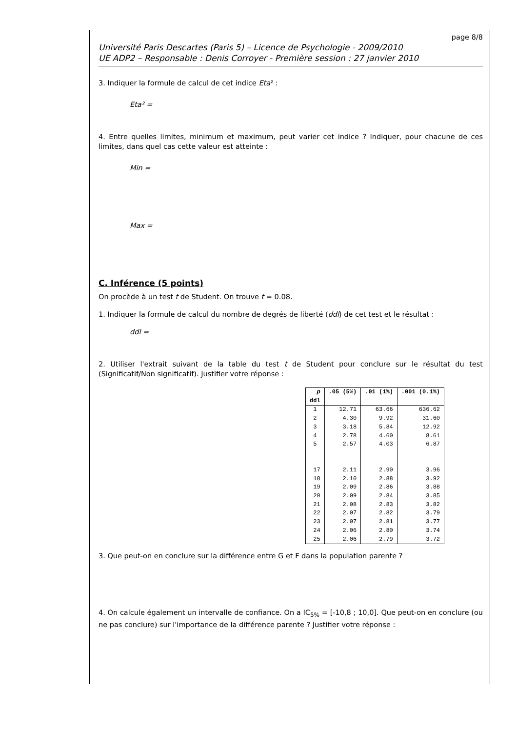page 8/8
Université Paris Descartes (Paris 5) – Licence de Psychologie - 2009/2010
UE ADP2 – Responsable : Denis Corroyer - Première session : 27 janvier 2010
3. Indiquer la formule de calcul de cet indice Eta² :
Eta² =
4. Entre quelles limites, minimum et maximum, peut varier cet indice ? Indiquer, pour chacune de ces limites, dans quel cas cette valeur est atteinte :
Min =
Max =
C. Inférence (5 points)
On procède à un test t de Student. On trouve t = 0.08.
1. Indiquer la formule de calcul du nombre de degrés de liberté (ddl) de cet test et le résultat :
ddl =
2. Utiliser l'extrait suivant de la table du test t de Student pour conclure sur le résultat du test (Significatif/Non significatif). Justifier votre réponse :
| p ddl | .05 (5%) | .01 (1%) | .001 (0.1%) |
| --- | --- | --- | --- |
| 1 | 12.71 | 63.66 | 636.62 |
| 2 | 4.30 | 9.92 | 31.60 |
| 3 | 3.18 | 5.84 | 12.92 |
| 4 | 2.78 | 4.60 | 8.61 |
| 5 | 2.57 | 4.03 | 6.87 |
| 17 | 2.11 | 2.90 | 3.96 |
| 18 | 2.10 | 2.88 | 3.92 |
| 19 | 2.09 | 2.86 | 3.88 |
| 20 | 2.09 | 2.84 | 3.85 |
| 21 | 2.08 | 2.83 | 3.82 |
| 22 | 2.07 | 2.82 | 3.79 |
| 23 | 2.07 | 2.81 | 3.77 |
| 24 | 2.06 | 2.80 | 3.74 |
| 25 | 2.06 | 2.79 | 3.72 |
3. Que peut-on en conclure sur la différence entre G et F dans la population parente ?
4. On calcule également un intervalle de confiance. On a IC<sub>5%</sub> = [-10,8 ; 10,0]. Que peut-on en conclure (ou ne pas conclure) sur l'importance de la différence parente ? Justifier votre réponse :